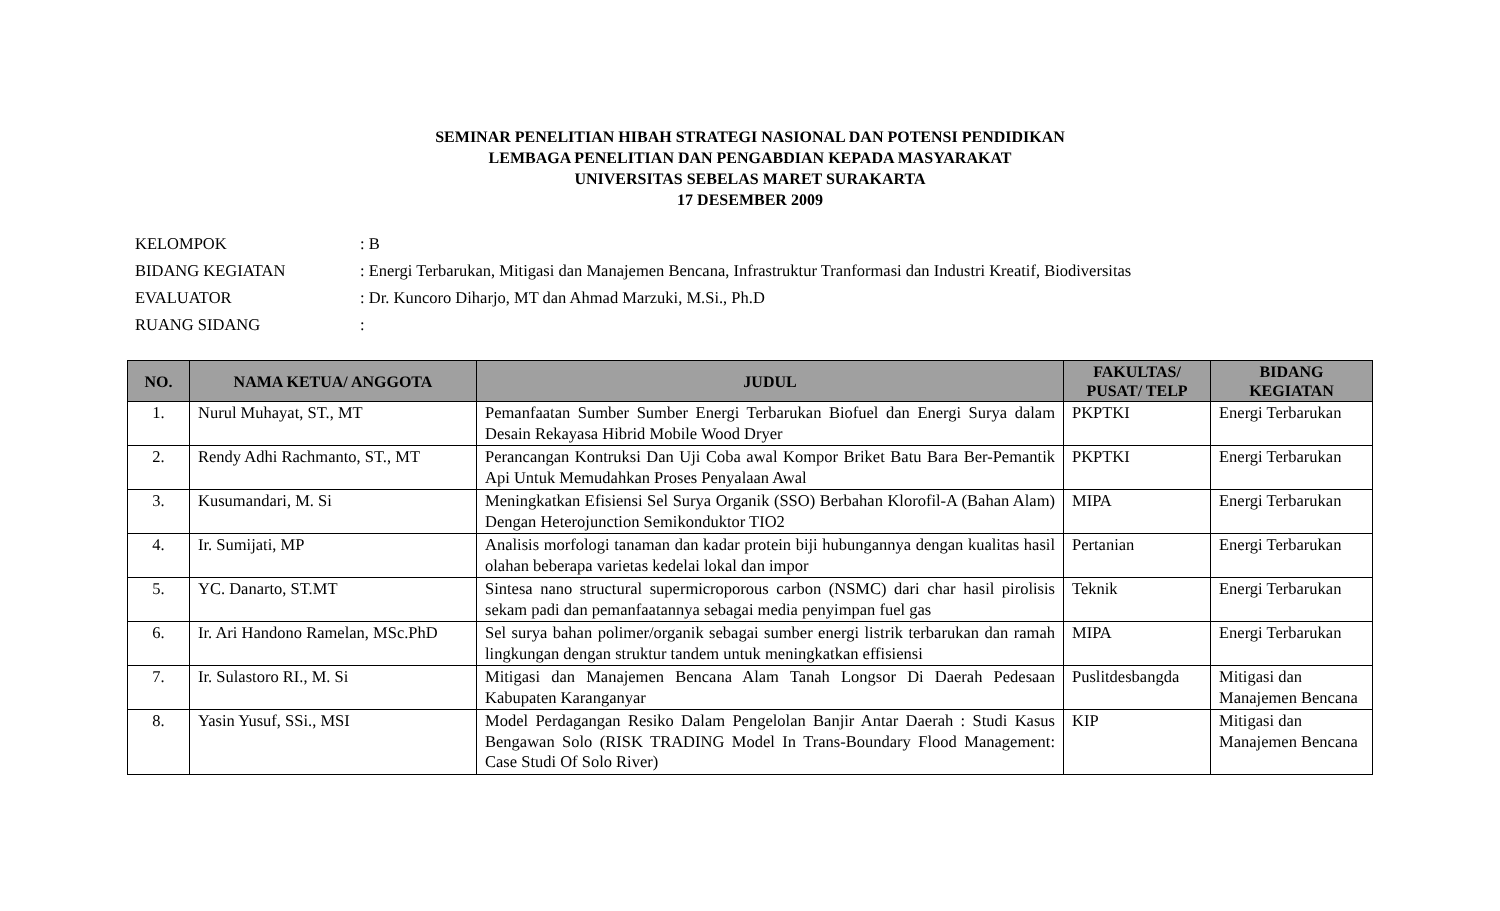SEMINAR PENELITIAN HIBAH STRATEGI NASIONAL DAN POTENSI PENDIDIKAN
LEMBAGA PENELITIAN DAN PENGABDIAN KEPADA MASYARAKAT
UNIVERSITAS SEBELAS MARET SURAKARTA
17 DESEMBER 2009
KELOMPOK: B
BIDANG KEGIATAN: Energi Terbarukan, Mitigasi dan Manajemen Bencana, Infrastruktur Tranformasi dan Industri Kreatif, Biodiversitas
EVALUATOR: Dr. Kuncoro Diharjo, MT dan Ahmad Marzuki, M.Si., Ph.D
RUANG SIDANG:
| NO. | NAMA KETUA/ ANGGOTA | JUDUL | FAKULTAS/ PUSAT/ TELP | BIDANG KEGIATAN |
| --- | --- | --- | --- | --- |
| 1. | Nurul Muhayat, ST., MT | Pemanfaatan Sumber Sumber Energi Terbarukan Biofuel dan Energi Surya dalam Desain Rekayasa Hibrid Mobile Wood Dryer | PKPTKI | Energi Terbarukan |
| 2. | Rendy Adhi Rachmanto, ST., MT | Perancangan Kontruksi Dan Uji Coba awal Kompor Briket Batu Bara Ber-Pemantik Api Untuk Memudahkan Proses Penyalaan Awal | PKPTKI | Energi Terbarukan |
| 3. | Kusumandari, M. Si | Meningkatkan Efisiensi Sel Surya Organik (SSO) Berbahan Klorofil-A (Bahan Alam) Dengan Heterojunction Semikonduktor TIO2 | MIPA | Energi Terbarukan |
| 4. | Ir. Sumijati, MP | Analisis morfologi tanaman dan kadar protein biji hubungannya dengan kualitas hasil olahan beberapa varietas kedelai lokal dan impor | Pertanian | Energi Terbarukan |
| 5. | YC. Danarto, ST.MT | Sintesa nano structural supermicroporous carbon (NSMC) dari char hasil pirolisis sekam padi dan pemanfaatannya sebagai media penyimpan fuel gas | Teknik | Energi Terbarukan |
| 6. | Ir. Ari Handono Ramelan, MSc.PhD | Sel surya bahan polimer/organik sebagai sumber energi listrik terbarukan dan ramah lingkungan dengan struktur tandem untuk meningkatkan effisiensi | MIPA | Energi Terbarukan |
| 7. | Ir. Sulastoro RI., M. Si | Mitigasi dan Manajemen Bencana Alam Tanah Longsor Di Daerah Pedesaan Kabupaten Karanganyar | Puslitdesbangda | Mitigasi dan Manajemen Bencana |
| 8. | Yasin Yusuf, SSi., MSI | Model Perdagangan Resiko Dalam Pengelolan Banjir Antar Daerah : Studi Kasus Bengawan Solo (RISK TRADING Model In Trans-Boundary Flood Management: Case Studi Of Solo River) | KIP | Mitigasi dan Manajemen Bencana |